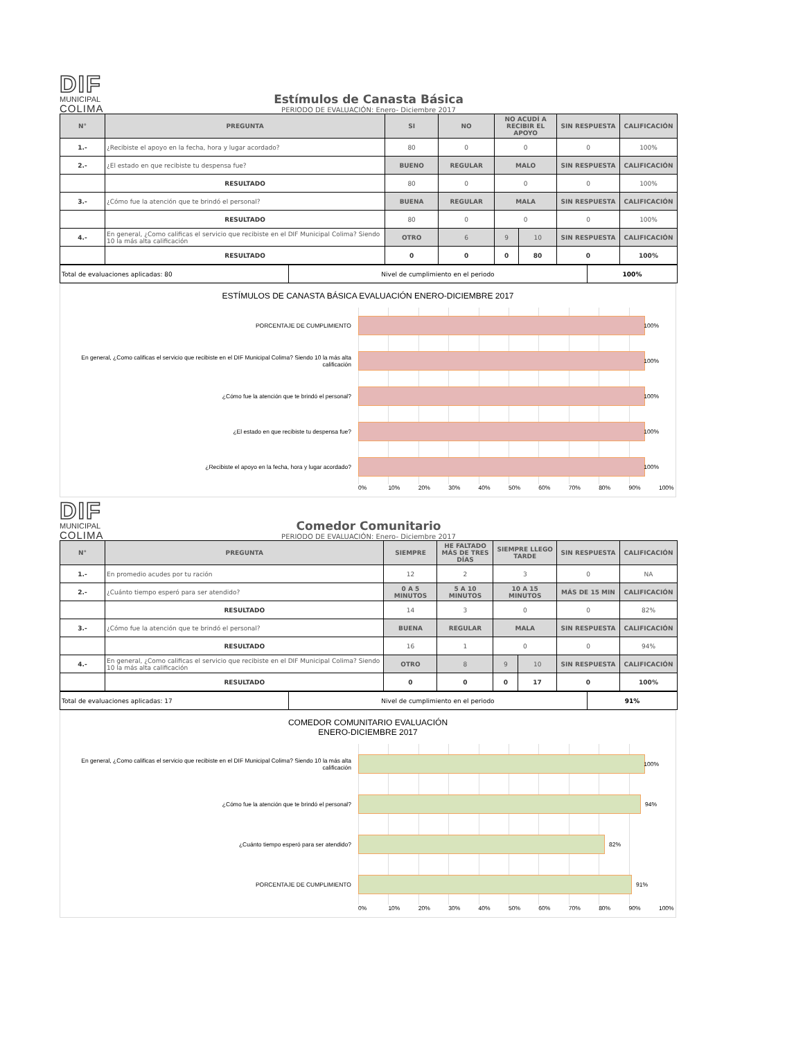DIF
MUNICIPAL
COLIMA
Estímulos de Canasta Básica
PERIODO DE EVALUACIÓN: Enero- Diciembre 2017
| N° | PREGUNTA | SI | NO | NO ACUDÍ A RECIBIR EL APOYO | | SIN RESPUESTA | CALIFICACIÓN |
| --- | --- | --- | --- | --- | --- | --- | --- |
| 1.- | ¿Recibiste el apoyo en la fecha, hora y lugar acordado? | 80 | 0 | 0 | | 0 | 100% |
| 2.- | ¿El estado en que recibiste tu despensa fue? | BUENO | REGULAR | MALO | | SIN RESPUESTA | CALIFICACIÓN |
| | RESULTADO | 80 | 0 | 0 | | 0 | 100% |
| 3.- | ¿Cómo fue la atención que te brindó el personal? | BUENA | REGULAR | MALA | | SIN RESPUESTA | CALIFICACIÓN |
| | RESULTADO | 80 | 0 | 0 | | 0 | 100% |
| 4.- | En general, ¿Como calificas el servicio que recibiste en el DIF Municipal Colima? Siendo 10 la más alta calificación | OTRO | 6 | 9 | 10 | SIN RESPUESTA | CALIFICACIÓN |
| | RESULTADO | 0 | 0 | 0 | 80 | 0 | 100% |
| Total de evaluaciones aplicadas: 80 | Nivel de cumplimiento en el periodo | 100% |
ESTÍMULOS DE CANASTA BÁSICA EVALUACIÓN ENERO-DICIEMBRE 2017
PORCENTAJE DE CUMPLIMIENTO
100%
En general, ¿Como calificas el servicio que recibiste en el DIF Municipal Colima? Siendo 10 la más alta calificación
100%
¿Cómo fue la atención que te brindó el personal?
100%
¿El estado en que recibiste tu despensa fue?
100%
¿Recibiste el apoyo en la fecha, hora y lugar acordado?
100%
0% 10% 20% 30% 40% 50% 60% 70% 80% 90% 100%
DIF
MUNICIPAL
COLIMA
Comedor Comunitario
PERIODO DE EVALUACIÓN: Enero- Diciembre 2017
| N° | PREGUNTA | SIEMPRE | HE FALTADO MÁS DE TRES DÍAS | SIEMPRE LLEGO TARDE | | SIN RESPUESTA | CALIFICACIÓN |
| --- | --- | --- | --- | --- | --- | --- | --- |
| 1.- | En promedio acudes por tu ración | 12 | 2 | 3 | | 0 | NA |
| 2.- | ¿Cuánto tiempo esperó para ser atendido? | 0 A 5 MINUTOS | 5 A 10 MINUTOS | 10 A 15 MINUTOS | | MÁS DE 15 MIN | CALIFICACIÓN |
| | RESULTADO | 14 | 3 | 0 | | 0 | 82% |
| 3.- | ¿Cómo fue la atención que te brindó el personal? | BUENA | REGULAR | MALA | | SIN RESPUESTA | CALIFICACIÓN |
| | RESULTADO | 16 | 1 | 0 | | 0 | 94% |
| 4.- | En general, ¿Como calificas el servicio que recibiste en el DIF Municipal Colima? Siendo 10 la más alta calificación | OTRO | 8 | 9 | 10 | SIN RESPUESTA | CALIFICACIÓN |
| | RESULTADO | 0 | 0 | 0 | 17 | 0 | 100% |
| Total de evaluaciones aplicadas: 17 | Nivel de cumplimiento en el periodo | 91% |
COMEDOR COMUNITARIO EVALUACIÓN
ENERO-DICIEMBRE 2017
En general, ¿Como calificas el servicio que recibiste en el DIF Municipal Colima? Siendo 10 la más alta calificación
100%
¿Cómo fue la atención que te brindó el personal?
94%
¿Cuánto tiempo esperó para ser atendido?
82%
PORCENTAJE DE CUMPLIMIENTO
91%
0% 10% 20% 30% 40% 50% 60% 70% 80% 90% 100%